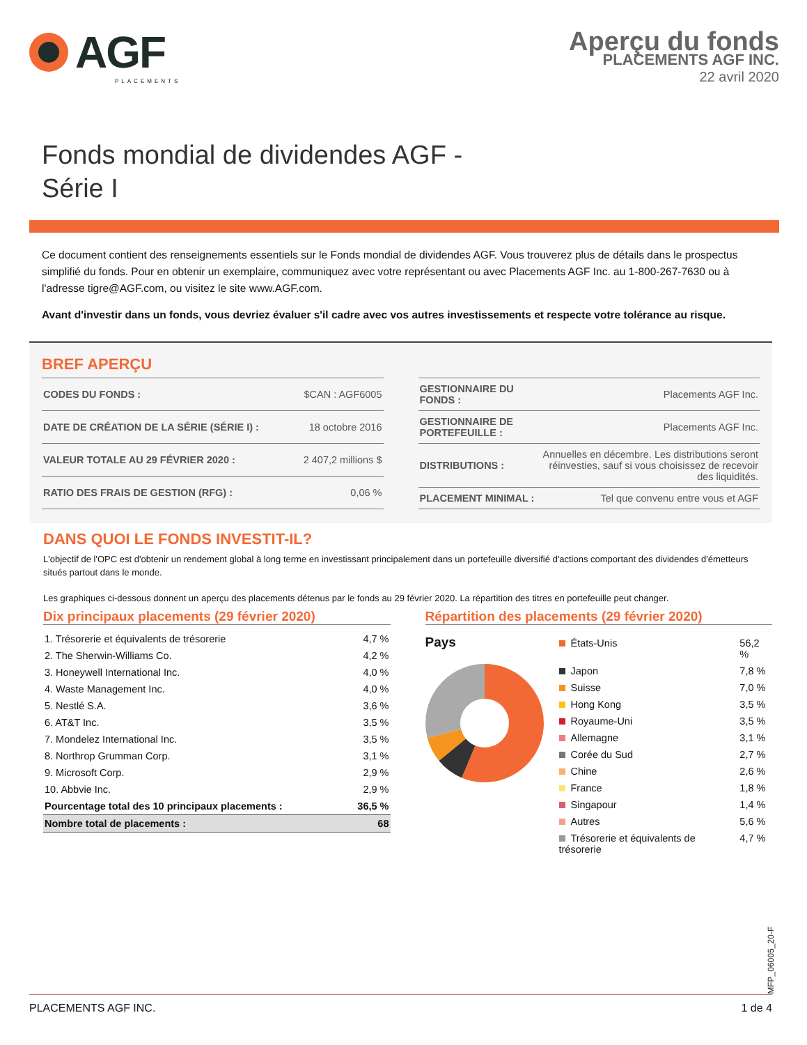AGF
PLACEMENTS
Aperçu du fonds
PLACEMENTS AGF INC.
22 avril 2020
Fonds mondial de dividendes AGF -
Série I
Ce document contient des renseignements essentiels sur le Fonds mondial de dividendes AGF. Vous trouverez plus de détails dans le prospectus simplifié du fonds. Pour en obtenir un exemplaire, communiquez avec votre représentant ou avec Placements AGF Inc. au 1-800-267-7630 ou à l'adresse tigre@AGF.com, ou visitez le site www.AGF.com.
Avant d'investir dans un fonds, vous devriez évaluer s'il cadre avec vos autres investissements et respecte votre tolérance au risque.
BREF APERÇU
| CODES DU FONDS : | $CAN : AGF6005 |
| DATE DE CRÉATION DE LA SÉRIE (SÉRIE I) : | 18 octobre 2016 |
| VALEUR TOTALE AU 29 FÉVRIER 2020 : | 2 407,2 millions $ |
| RATIO DES FRAIS DE GESTION (RFG) : | 0,06 % |
| GESTIONNAIRE DU FONDS : | Placements AGF Inc. |
| GESTIONNAIRE DE PORTEFEUILLE : | Placements AGF Inc. |
| DISTRIBUTIONS : | Annuelles en décembre. Les distributions seront réinvesties, sauf si vous choisissez de recevoir des liquidités. |
| PLACEMENT MINIMAL : | Tel que convenu entre vous et AGF |
DANS QUOI LE FONDS INVESTIT-IL?
L'objectif de l'OPC est d'obtenir un rendement global à long terme en investissant principalement dans un portefeuille diversifié d'actions comportant des dividendes d'émetteurs situés partout dans le monde.
Les graphiques ci-dessous donnent un aperçu des placements détenus par le fonds au 29 février 2020. La répartition des titres en portefeuille peut changer.
Dix principaux placements (29 février 2020)
| 1. Trésorerie et équivalents de trésorerie | 4,7 % |
| 2. The Sherwin-Williams Co. | 4,2 % |
| 3. Honeywell International Inc. | 4,0 % |
| 4. Waste Management Inc. | 4,0 % |
| 5. Nestlé S.A. | 3,6 % |
| 6. AT&T Inc. | 3,5 % |
| 7. Mondelez International Inc. | 3,5 % |
| 8. Northrop Grumman Corp. | 3,1 % |
| 9. Microsoft Corp. | 2,9 % |
| 10. Abbvie Inc. | 2,9 % |
| Pourcentage total des 10 principaux placements : | 36,5 % |
| Nombre total de placements : | 68 |
Répartition des placements (29 février 2020)
Pays
| États-Unis | 56,2 % |
| Japon | 7,8 % |
| Suisse | 7,0 % |
| Hong Kong | 3,5 % |
| Royaume-Uni | 3,5 % |
| Allemagne | 3,1 % |
| Corée du Sud | 2,7 % |
| Chine | 2,6 % |
| France | 1,8 % |
| Singapour | 1,4 % |
| Autres | 5,6 % |
| Trésorerie et équivalents de trésorerie | 4,7 % |
MFP_06005_20-F
PLACEMENTS AGF INC. 1 de 4